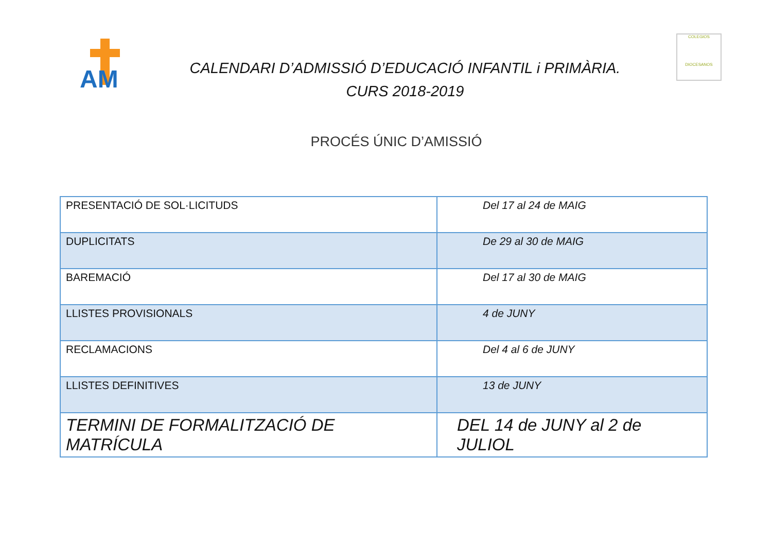AM
CALENDARI D’ADMISSIÓ D’EDUCACIÓ INFANTIL i PRIMÀRIA.
CURS 2018-2019
COLEGIOS
DIOCESANOS
PROCÉS ÚNIC D’AMISSIÓ
| PRESENTACIÓ DE SOL·LICITUDS | Del 17 al 24 de MAIG |
| DUPLICITATS | De 29 al 30 de MAIG |
| BAREMACIÓ | Del 17 al 30 de MAIG |
| LLISTES PROVISIONALS | 4 de JUNY |
| RECLAMACIONS | Del 4 al 6 de JUNY |
| LLISTES DEFINITIVES | 13 de JUNY |
| TERMINI DE FORMALITZACIÓ DE MATRÍCULA | DEL 14 de JUNY al 2 de JULIOL |